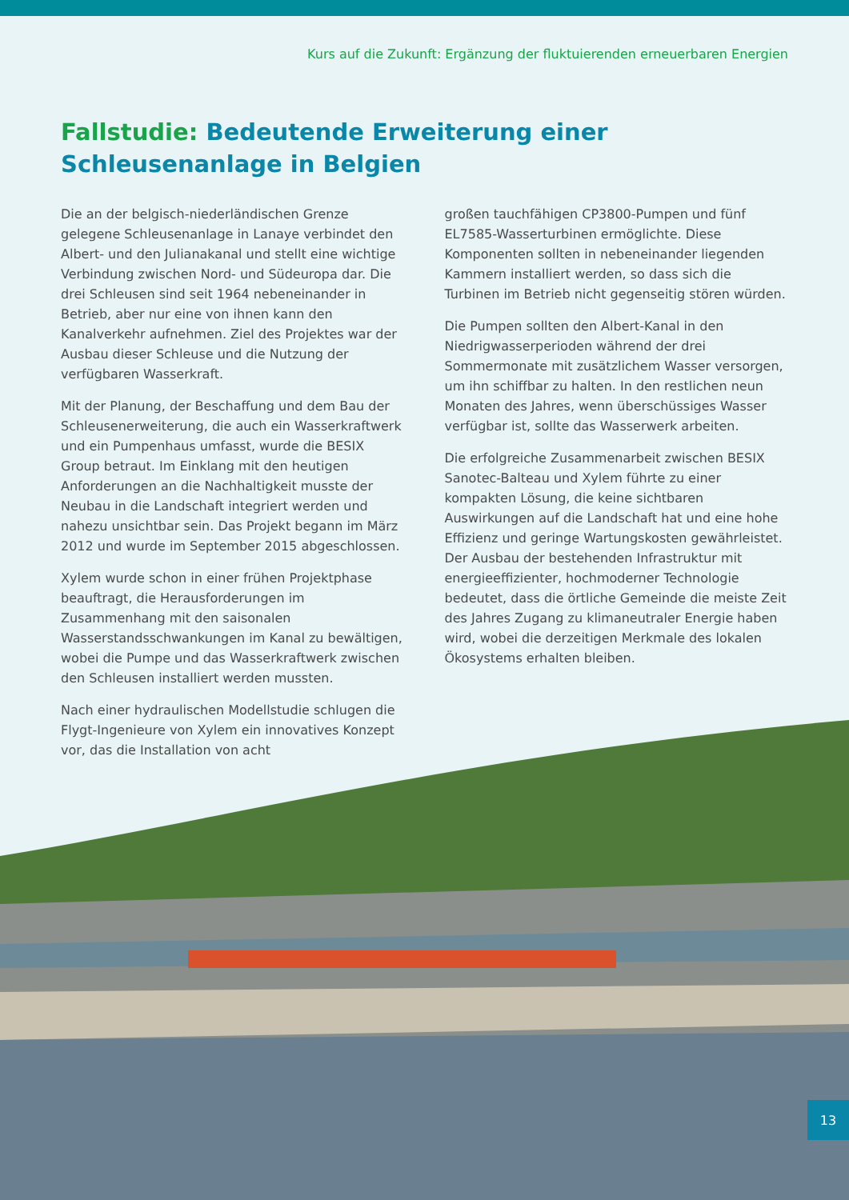Kurs auf die Zukunft: Ergänzung der fluktuierenden erneuerbaren Energien
Fallstudie: Bedeutende Erweiterung einer Schleusenanlage in Belgien
Die an der belgisch-niederländischen Grenze gelegene Schleusenanlage in Lanaye verbindet den Albert- und den Julianakanal und stellt eine wichtige Verbindung zwischen Nord- und Südeuropa dar. Die drei Schleusen sind seit 1964 nebeneinander in Betrieb, aber nur eine von ihnen kann den Kanalverkehr aufnehmen. Ziel des Projektes war der Ausbau dieser Schleuse und die Nutzung der verfügbaren Wasserkraft.
Mit der Planung, der Beschaffung und dem Bau der Schleusenerweiterung, die auch ein Wasserkraftwerk und ein Pumpenhaus umfasst, wurde die BESIX Group betraut. Im Einklang mit den heutigen Anforderungen an die Nachhaltigkeit musste der Neubau in die Landschaft integriert werden und nahezu unsichtbar sein. Das Projekt begann im März 2012 und wurde im September 2015 abgeschlossen.
Xylem wurde schon in einer frühen Projektphase beauftragt, die Herausforderungen im Zusammenhang mit den saisonalen Wasserstandsschwankungen im Kanal zu bewältigen, wobei die Pumpe und das Wasserkraftwerk zwischen den Schleusen installiert werden mussten.
Nach einer hydraulischen Modellstudie schlugen die Flygt-Ingenieure von Xylem ein innovatives Konzept vor, das die Installation von acht
großen tauchfähigen CP3800-Pumpen und fünf EL7585-Wasserturbinen ermöglichte. Diese Komponenten sollten in nebeneinander liegenden Kammern installiert werden, so dass sich die Turbinen im Betrieb nicht gegenseitig stören würden.
Die Pumpen sollten den Albert-Kanal in den Niedrigwasserperioden während der drei Sommermonate mit zusätzlichem Wasser versorgen, um ihn schiffbar zu halten. In den restlichen neun Monaten des Jahres, wenn überschüssiges Wasser verfügbar ist, sollte das Wasserwerk arbeiten.
Die erfolgreiche Zusammenarbeit zwischen BESIX Sanotec-Balteau und Xylem führte zu einer kompakten Lösung, die keine sichtbaren Auswirkungen auf die Landschaft hat und eine hohe Effizienz und geringe Wartungskosten gewährleistet. Der Ausbau der bestehenden Infrastruktur mit energieeffizienter, hochmoderner Technologie bedeutet, dass die örtliche Gemeinde die meiste Zeit des Jahres Zugang zu klimaneutraler Energie haben wird, wobei die derzeitigen Merkmale des lokalen Ökosystems erhalten bleiben.
13